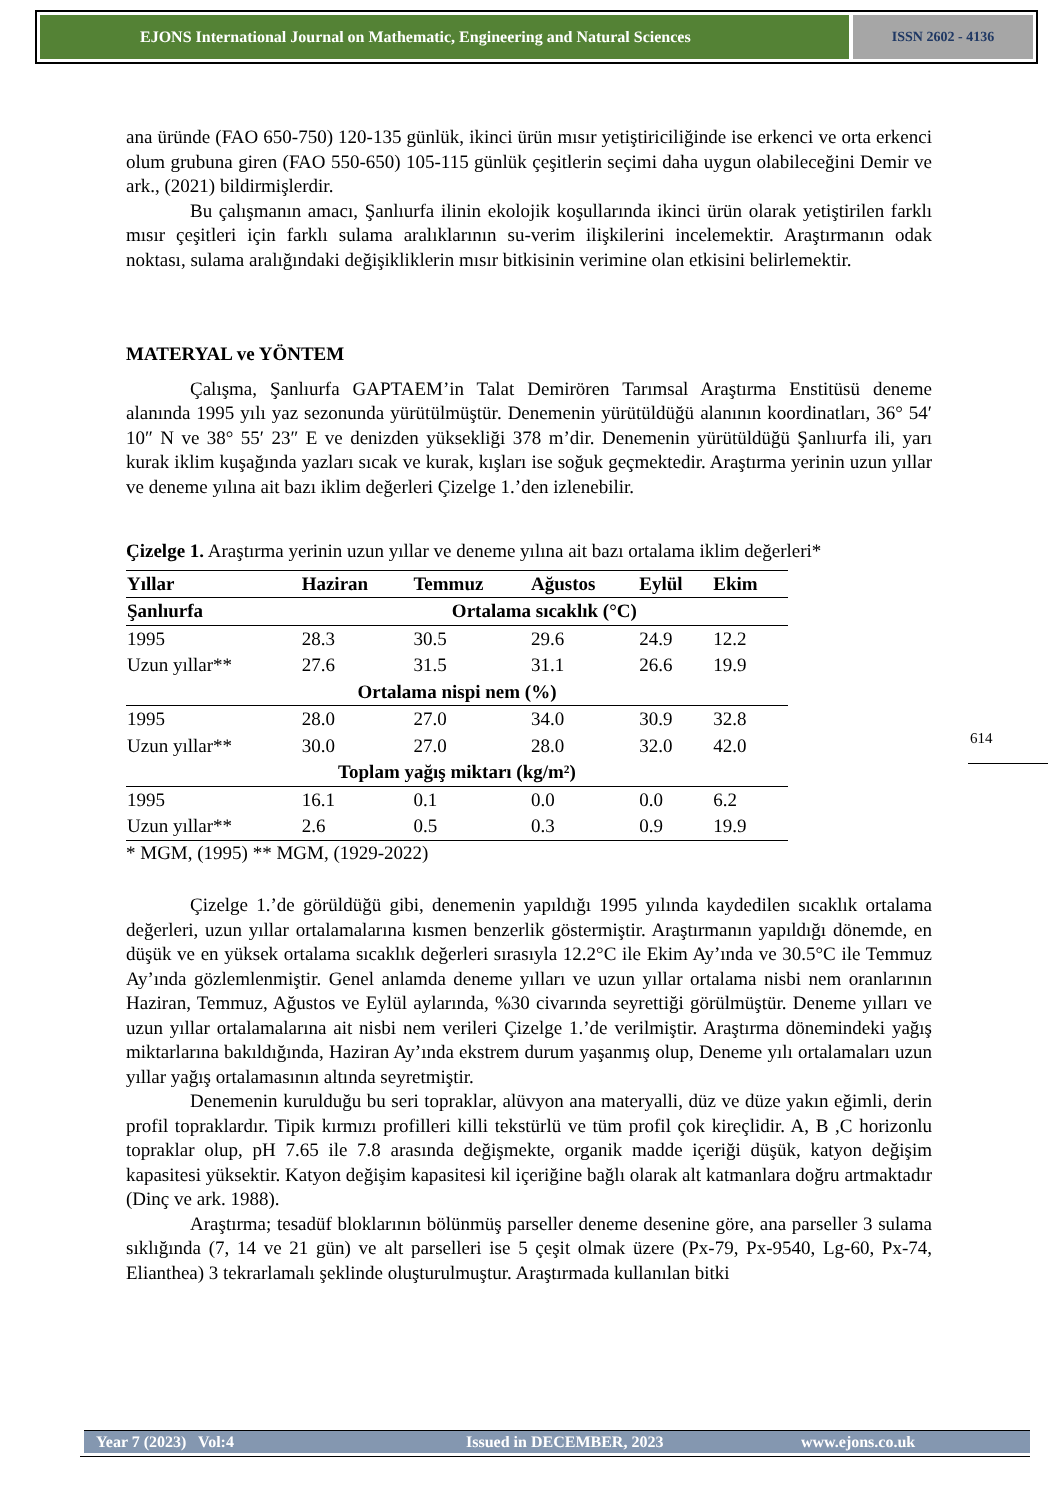EJONS International Journal on Mathematic, Engineering and Natural Sciences
ISSN 2602 - 4136
ana üründe (FAO 650-750) 120-135 günlük, ikinci ürün mısır yetiştiriciliğinde ise erkenci ve orta erkenci olum grubuna giren (FAO 550-650) 105-115 günlük çeşitlerin seçimi daha uygun olabileceğini Demir ve ark., (2021) bildirmişlerdir.
Bu çalışmanın amacı, Şanlıurfa ilinin ekolojik koşullarında ikinci ürün olarak yetiştirilen farklı mısır çeşitleri için farklı sulama aralıklarının su-verim ilişkilerini incelemektir. Araştırmanın odak noktası, sulama aralığındaki değişikliklerin mısır bitkisinin verimine olan etkisini belirlemektir.
MATERYAL ve YÖNTEM
Çalışma, Şanlıurfa GAPTAEM’in Talat Demirören Tarımsal Araştırma Enstitüsü deneme alanında 1995 yılı yaz sezonunda yürütülmüştür. Denemenin yürütüldüğü alanının koordinatları, 36° 54′ 10″ N ve 38° 55′ 23″ E ve denizden yüksekliği 378 m’dir. Denemenin yürütüldüğü Şanlıurfa ili, yarı kurak iklim kuşağında yazları sıcak ve kurak, kışları ise soğuk geçmektedir. Araştırma yerinin uzun yıllar ve deneme yılına ait bazı iklim değerleri Çizelge 1.’den izlenebilir.
Çizelge 1. Araştırma yerinin uzun yıllar ve deneme yılına ait bazı ortalama iklim değerleri*
| Yıllar | Haziran | Temmuz | Ağustos | Eylül | Ekim |
| --- | --- | --- | --- | --- | --- |
| Şanlıurfa | Ortalama sıcaklık (°C) | | | | |
| 1995 | 28.3 | 30.5 | 29.6 | 24.9 | 12.2 |
| Uzun yıllar** | 27.6 | 31.5 | 31.1 | 26.6 | 19.9 |
| Ortalama nispi nem (%) | | | | | |
| 1995 | 28.0 | 27.0 | 34.0 | 30.9 | 32.8 |
| Uzun yıllar** | 30.0 | 27.0 | 28.0 | 32.0 | 42.0 |
| Toplam yağış miktarı (kg/m²) | | | | | |
| 1995 | 16.1 | 0.1 | 0.0 | 0.0 | 6.2 |
| Uzun yıllar** | 2.6 | 0.5 | 0.3 | 0.9 | 19.9 |
* MGM, (1995) ** MGM, (1929-2022)
Çizelge 1.’de görüldüğü gibi, denemenin yapıldığı 1995 yılında kaydedilen sıcaklık ortalama değerleri, uzun yıllar ortalamalarına kısmen benzerlik göstermiştir. Araştırmanın yapıldığı dönemde, en düşük ve en yüksek ortalama sıcaklık değerleri sırasıyla 12.2°C ile Ekim Ay’ında ve 30.5°C ile Temmuz Ay’ında gözlemlenmiştir. Genel anlamda deneme yılları ve uzun yıllar ortalama nisbi nem oranlarının Haziran, Temmuz, Ağustos ve Eylül aylarında, %30 civarında seyrettiği görülmüştür. Deneme yılları ve uzun yıllar ortalamalarına ait nisbi nem verileri Çizelge 1.’de verilmiştir. Araştırma dönemindeki yağış miktarlarına bakıldığında, Haziran Ay’ında ekstrem durum yaşanmış olup, Deneme yılı ortalamaları uzun yıllar yağış ortalamasının altında seyretmiştir.
Denemenin kurulduğu bu seri topraklar, alüvyon ana materyalli, düz ve düze yakın eğimli, derin profil topraklardır. Tipik kırmızı profilleri killi tekstürlü ve tüm profil çok kireçlidir. A, B ,C horizonlu topraklar olup, pH 7.65 ile 7.8 arasında değişmekte, organik madde içeriği düşük, katyon değişim kapasitesi yüksektir. Katyon değişim kapasitesi kil içeriğine bağlı olarak alt katmanlara doğru artmaktadır (Dinç ve ark. 1988).
Araştırma; tesadüf bloklarının bölünmüş parseller deneme desenine göre, ana parseller 3 sulama sıklığında (7, 14 ve 21 gün) ve alt parselleri ise 5 çeşit olmak üzere (Px-79, Px-9540, Lg-60, Px-74, Elianthea) 3 tekrarlamalı şeklinde oluşturulmuştur. Araştırmada kullanılan bitki
614
Year 7 (2023) Vol:4 Issued in DECEMBER, 2023 www.ejons.co.uk